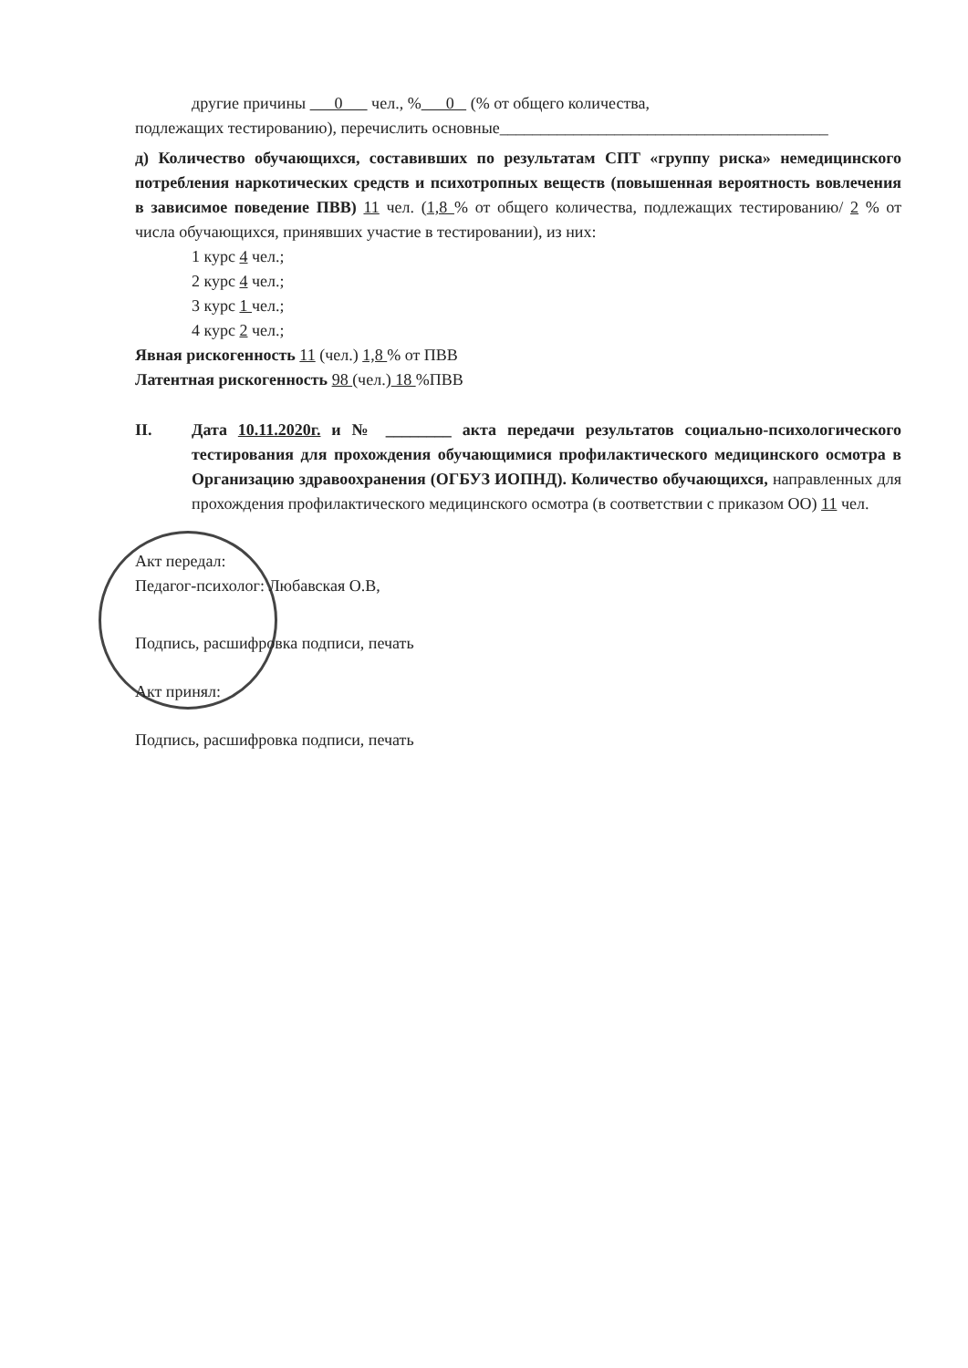другие причины 0 чел., % 0 (% от общего количества,
подлежащих тестированию), перечислить основные________________________________________
д) Количество обучающихся, составивших по результатам СПТ «группу риска» немедицинского потребления наркотических средств и психотропных веществ (повышенная вероятность вовлечения в зависимое поведение ПВВ) 11 чел. (1,8 % от общего количества, подлежащих тестированию/ 2 % от числа обучающихся, принявших участие в тестировании), из них:
1 курс 4 чел.;
2 курс 4 чел.;
3 курс 1 чел.;
4 курс 2 чел.;
Явная рискогенность 11 (чел.) 1,8 % от ПВВ
Латентная рискогенность 98 (чел.) 18 %ПВВ
II. Дата 10.11.2020г. и № ________ акта передачи результатов социально-психологического тестирования для прохождения обучающимися профилактического медицинского осмотра в Организацию здравоохранения (ОГБУЗ ИОПНД). Количество обучающихся, направленных для прохождения профилактического медицинского осмотра (в соответствии с приказом ОО) 11 чел.
Акт передал:
Педагог-психолог: Любавская О.В,
Подпись, расшифровка подписи, печать
Акт принял:
Подпись, расшифровка подписи, печать